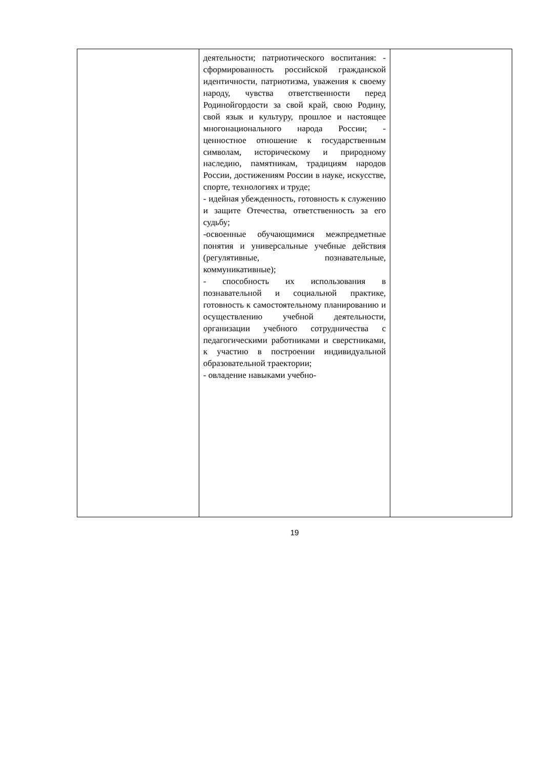| | деятельности; патриотического воспитания: - сформированность российской гражданской идентичности, патриотизма, уважения к своему народу, чувства ответственности перед Родинойгордости за свой край, свою Родину, свой язык и культуру, прошлое и настоящее многонационального народа России; - ценностное отношение к государственным символам, историческому и природному наследию, памятникам, традициям народов России, достижениям России в науке, искусстве, спорте, технологиях и труде; - идейная убежденность, готовность к служению и защите Отечества, ответственность за его судьбу; -освоенные обучающимися межпредметные понятия и универсальные учебные действия (регулятивные, познавательные, коммуникативные); - способность их использования в познавательной и социальной практике, готовность к самостоятельному планированию и осуществлению учебной деятельности, организации учебного сотрудничества с педагогическими работниками и сверстниками, к участию в построении индивидуальной образовательной траектории; - овладение навыками учебно- | |
19